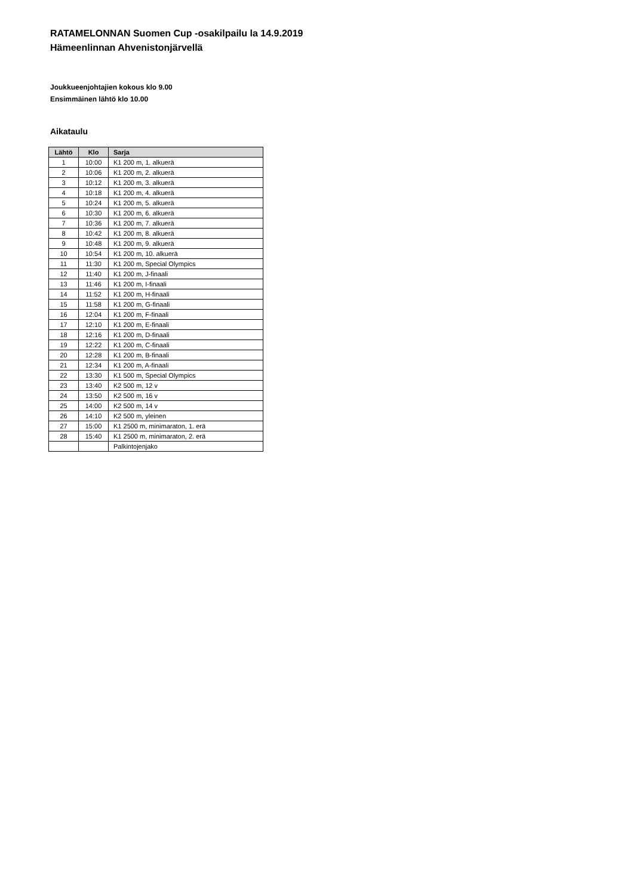RATAMELONNAN Suomen Cup -osakilpailu la 14.9.2019
Hämeenlinnan Ahvenistonjärvellä
Joukkueenjohtajien kokous klo 9.00
Ensimmäinen lähtö klo 10.00
Aikataulu
| Lähtö | Klo | Sarja |
| --- | --- | --- |
| 1 | 10:00 | K1 200 m, 1. alkuerä |
| 2 | 10:06 | K1 200 m, 2. alkuerä |
| 3 | 10:12 | K1 200 m, 3. alkuerä |
| 4 | 10:18 | K1 200 m, 4. alkuerä |
| 5 | 10:24 | K1 200 m, 5. alkuerä |
| 6 | 10:30 | K1 200 m, 6. alkuerä |
| 7 | 10:36 | K1 200 m, 7. alkuerä |
| 8 | 10:42 | K1 200 m, 8. alkuerä |
| 9 | 10:48 | K1 200 m, 9. alkuerä |
| 10 | 10:54 | K1 200 m, 10. alkuerä |
| 11 | 11:30 | K1 200 m, Special Olympics |
| 12 | 11:40 | K1 200 m, J-finaali |
| 13 | 11:46 | K1 200 m, I-finaali |
| 14 | 11:52 | K1 200 m, H-finaali |
| 15 | 11:58 | K1 200 m, G-finaali |
| 16 | 12:04 | K1 200 m, F-finaali |
| 17 | 12:10 | K1 200 m, E-finaali |
| 18 | 12:16 | K1 200 m, D-finaali |
| 19 | 12:22 | K1 200 m, C-finaali |
| 20 | 12:28 | K1 200 m, B-finaali |
| 21 | 12:34 | K1 200 m, A-finaali |
| 22 | 13:30 | K1 500 m, Special Olympics |
| 23 | 13:40 | K2 500 m, 12 v |
| 24 | 13:50 | K2 500 m, 16 v |
| 25 | 14:00 | K2 500 m, 14 v |
| 26 | 14:10 | K2 500 m, yleinen |
| 27 | 15:00 | K1 2500 m, minimaraton, 1. erä |
| 28 | 15:40 | K1 2500 m, minimaraton, 2. erä |
| | | Palkintojenjako |